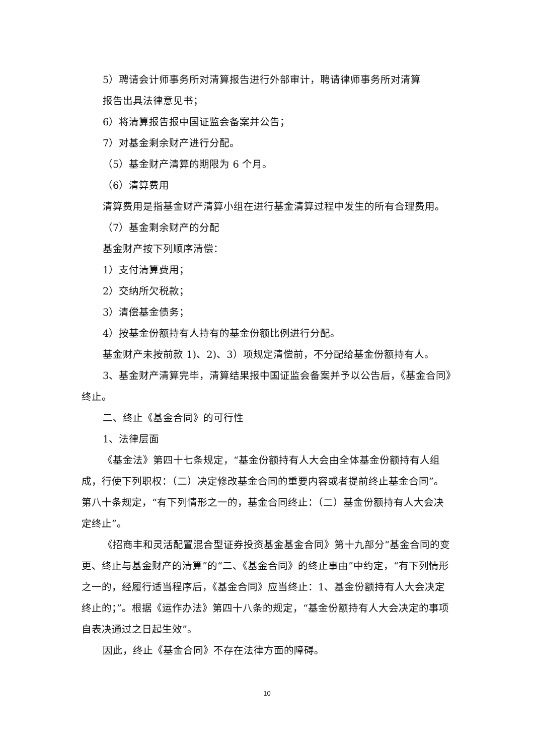5）聘请会计师事务所对清算报告进行外部审计，聘请律师事务所对清算
报告出具法律意见书；
6）将清算报告报中国证监会备案并公告；
7）对基金剩余财产进行分配。
（5）基金财产清算的期限为 6 个月。
（6）清算费用
清算费用是指基金财产清算小组在进行基金清算过程中发生的所有合理费用。
（7）基金剩余财产的分配
基金财产按下列顺序清偿：
1）支付清算费用；
2）交纳所欠税款；
3）清偿基金债务；
4）按基金份额持有人持有的基金份额比例进行分配。
基金财产未按前款 1)、2)、3）项规定清偿前，不分配给基金份额持有人。
3、基金财产清算完毕，清算结果报中国证监会备案并予以公告后，《基金合同》终止。
二、终止《基金合同》的可行性
1、法律层面
《基金法》第四十七条规定，“基金份额持有人大会由全体基金份额持有人组成，行使下列职权：（二）决定修改基金合同的重要内容或者提前终止基金合同”。第八十条规定，“有下列情形之一的，基金合同终止：（二）基金份额持有人大会决定终止”。
《招商丰和灵活配置混合型证券投资基金基金合同》第十九部分“基金合同的变更、终止与基金财产的清算”的“二、《基金合同》的终止事由”中约定，“有下列情形之一的，经履行适当程序后，《基金合同》应当终止：1、基金份额持有人大会决定终止的；”。根据《运作办法》第四十八条的规定，“基金份额持有人大会决定的事项自表决通过之日起生效”。
因此，终止《基金合同》不存在法律方面的障碍。
10